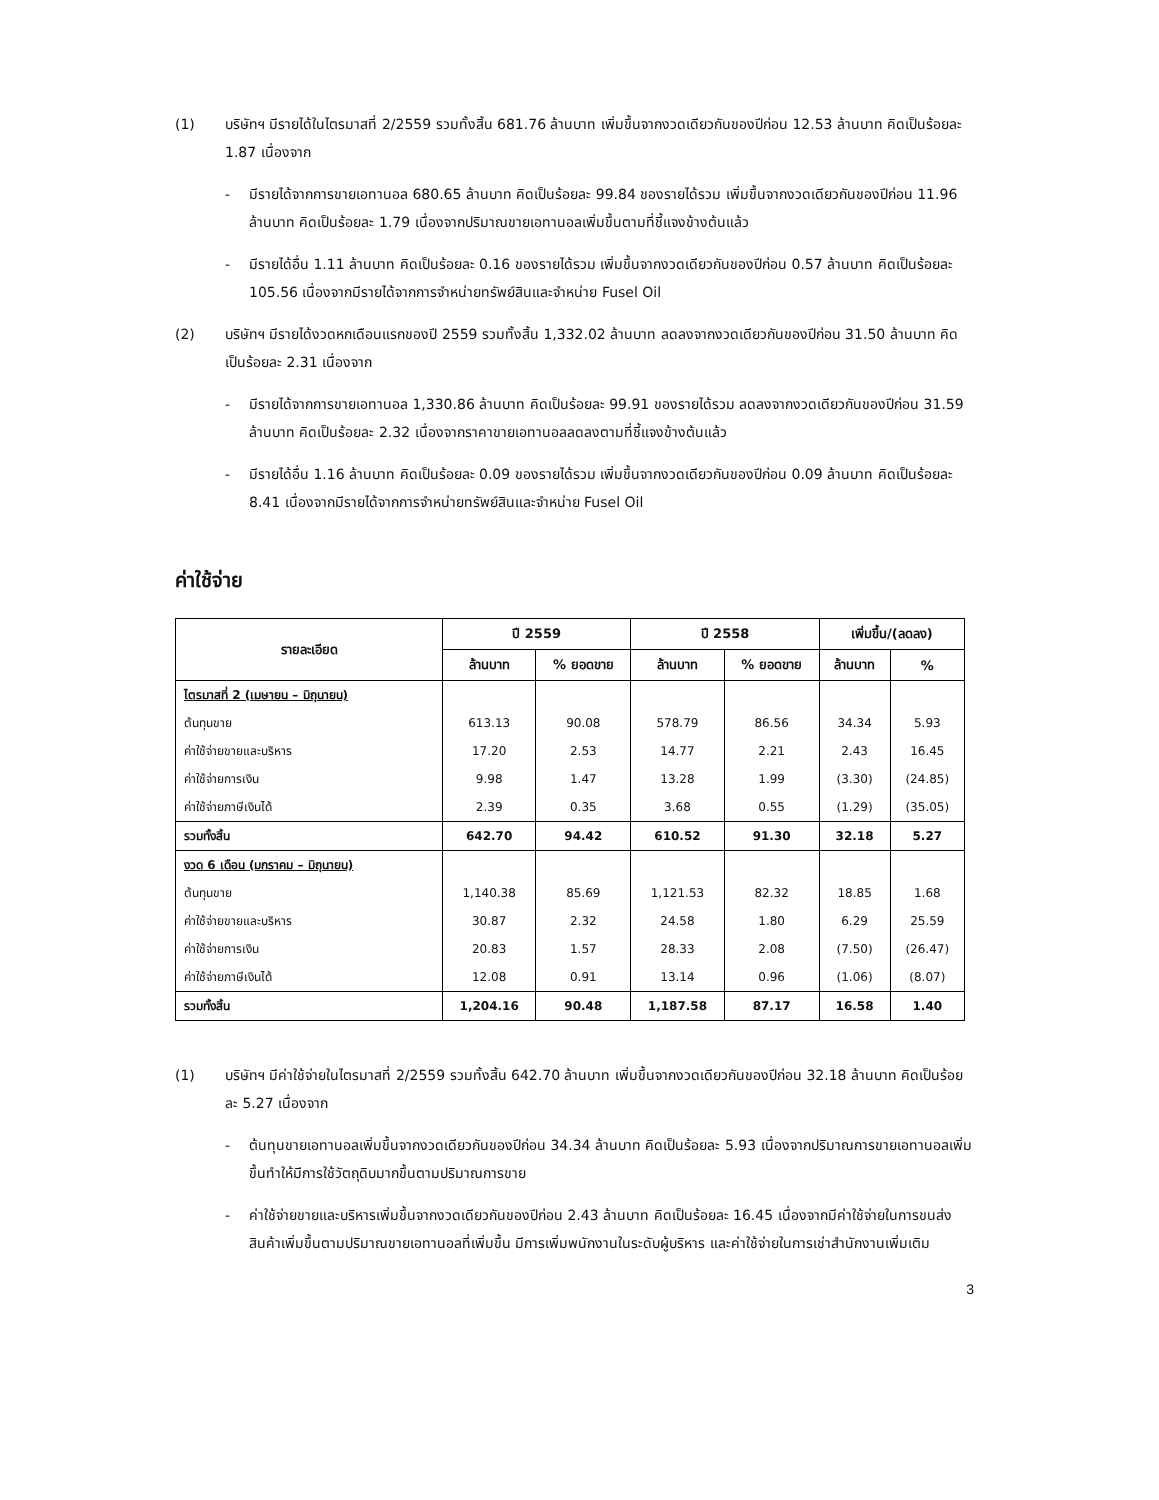(1) บริษัทฯ มีรายได้ในไตรมาสที่ 2/2559 รวมทั้งสิ้น 681.76 ล้านบาท เพิ่มขึ้นจากงวดเดียวกันของปีก่อน 12.53 ล้านบาท คิดเป็นร้อยละ 1.87 เนื่องจาก
- มีรายได้จากการขายเอทานอล 680.65 ล้านบาท คิดเป็นร้อยละ 99.84 ของรายได้รวม เพิ่มขึ้นจากงวดเดียวกันของปีก่อน 11.96 ล้านบาท คิดเป็นร้อยละ 1.79 เนื่องจากปริมาณขายเอทานอลเพิ่มขึ้นตามที่ชี้แจงข้างต้นแล้ว
- มีรายได้อื่น 1.11 ล้านบาท คิดเป็นร้อยละ 0.16 ของรายได้รวม เพิ่มขึ้นจากงวดเดียวกันของปีก่อน 0.57 ล้านบาท คิดเป็นร้อยละ 105.56 เนื่องจากมีรายได้จากการจำหน่ายทรัพย์สินและจำหน่าย Fusel Oil
(2) บริษัทฯ มีรายได้งวดหกเดือนแรกของปี 2559 รวมทั้งสิ้น 1,332.02 ล้านบาท ลดลงจากงวดเดียวกันของปีก่อน 31.50 ล้านบาท คิดเป็นร้อยละ 2.31 เนื่องจาก
- มีรายได้จากการขายเอทานอล 1,330.86 ล้านบาท คิดเป็นร้อยละ 99.91 ของรายได้รวม ลดลงจากงวดเดียวกันของปีก่อน 31.59 ล้านบาท คิดเป็นร้อยละ 2.32 เนื่องจากราคาขายเอทานอลลดลงตามที่ชี้แจงข้างต้นแล้ว
- มีรายได้อื่น 1.16 ล้านบาท คิดเป็นร้อยละ 0.09 ของรายได้รวม เพิ่มขึ้นจากงวดเดียวกันของปีก่อน 0.09 ล้านบาท คิดเป็นร้อยละ 8.41 เนื่องจากมีรายได้จากการจำหน่ายทรัพย์สินและจำหน่าย Fusel Oil
ค่าใช้จ่าย
| รายละเอียด | ปี 2559 | | ปี 2558 | | เพิ่มขึ้น/(ลดลง) | |
| --- | --- | --- | --- | --- | --- | --- |
| | ล้านบาท | % ยอดขาย | ล้านบาท | % ยอดขาย | ล้านบาท | % |
| ไตรมาสที่ 2 (เมษายน – มิถุนายน) | | | | | | |
| ต้นทุนขาย | 613.13 | 90.08 | 578.79 | 86.56 | 34.34 | 5.93 |
| ค่าใช้จ่ายขายและบริหาร | 17.20 | 2.53 | 14.77 | 2.21 | 2.43 | 16.45 |
| ค่าใช้จ่ายการเงิน | 9.98 | 1.47 | 13.28 | 1.99 | (3.30) | (24.85) |
| ค่าใช้จ่ายภาษีเงินได้ | 2.39 | 0.35 | 3.68 | 0.55 | (1.29) | (35.05) |
| รวมทั้งสิ้น | 642.70 | 94.42 | 610.52 | 91.30 | 32.18 | 5.27 |
| งวด 6 เดือน (มกราคม – มิถุนายน) | | | | | | |
| ต้นทุนขาย | 1,140.38 | 85.69 | 1,121.53 | 82.32 | 18.85 | 1.68 |
| ค่าใช้จ่ายขายและบริหาร | 30.87 | 2.32 | 24.58 | 1.80 | 6.29 | 25.59 |
| ค่าใช้จ่ายการเงิน | 20.83 | 1.57 | 28.33 | 2.08 | (7.50) | (26.47) |
| ค่าใช้จ่ายภาษีเงินได้ | 12.08 | 0.91 | 13.14 | 0.96 | (1.06) | (8.07) |
| รวมทั้งสิ้น | 1,204.16 | 90.48 | 1,187.58 | 87.17 | 16.58 | 1.40 |
(1) บริษัทฯ มีค่าใช้จ่ายในไตรมาสที่ 2/2559 รวมทั้งสิ้น 642.70 ล้านบาท เพิ่มขึ้นจากงวดเดียวกันของปีก่อน 32.18 ล้านบาท คิดเป็นร้อยละ 5.27 เนื่องจาก
- ต้นทุนขายเอทานอลเพิ่มขึ้นจากงวดเดียวกันของปีก่อน 34.34 ล้านบาท คิดเป็นร้อยละ 5.93 เนื่องจากปริมาณการขายเอทานอลเพิ่มขึ้นทำให้มีการใช้วัตถุดิบมากขึ้นตามปริมาณการขาย
- ค่าใช้จ่ายขายและบริหารเพิ่มขึ้นจากงวดเดียวกันของปีก่อน 2.43 ล้านบาท คิดเป็นร้อยละ 16.45 เนื่องจากมีค่าใช้จ่ายในการขนส่งสินค้าเพิ่มขึ้นตามปริมาณขายเอทานอลที่เพิ่มขึ้น มีการเพิ่มพนักงานในระดับผู้บริหาร และค่าใช้จ่ายในการเช่าสำนักงานเพิ่มเติม
3